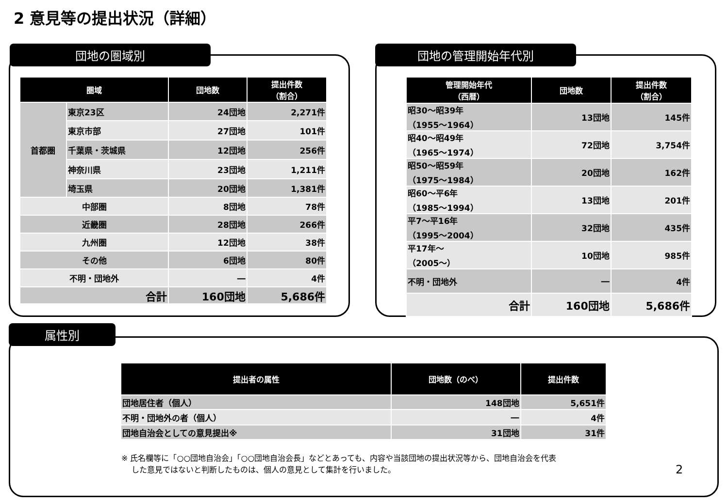2 意見等の提出状況（詳細）
団地の圏域別
| 圏域 | | 団地数 | 提出件数 （割合） |
| --- | --- | --- | --- |
| 首都圏 | 東京23区 | 24団地 | 2,271件 |
| | 東京市部 | 27団地 | 101件 |
| | 千葉県・茨城県 | 12団地 | 256件 |
| | 神奈川県 | 23団地 | 1,211件 |
| | 埼玉県 | 20団地 | 1,381件 |
| 中部圏 | | 8団地 | 78件 |
| 近畿圏 | | 28団地 | 266件 |
| 九州圏 | | 12団地 | 38件 |
| その他 | | 6団地 | 80件 |
| 不明・団地外 | | ― | 4件 |
| 合計 | | 160団地 | 5,686件 |
団地の管理開始年代別
| 管理開始年代 （西暦） | 団地数 | 提出件数 （割合） |
| --- | --- | --- |
| 昭30～昭39年 （1955～1964） | 13団地 | 145件 |
| 昭40～昭49年 （1965～1974） | 72団地 | 3,754件 |
| 昭50～昭59年 （1975～1984） | 20団地 | 162件 |
| 昭60～平6年 （1985～1994） | 13団地 | 201件 |
| 平7～平16年 （1995～2004） | 32団地 | 435件 |
| 平17年～ （2005～） | 10団地 | 985件 |
| 不明・団地外 | ― | 4件 |
| 合計 | 160団地 | 5,686件 |
属性別
| 提出者の属性 | 団地数（のべ） | 提出件数 |
| --- | --- | --- |
| 団地居住者（個人） | 148団地 | 5,651件 |
| 不明・団地外の者（個人） | ― | 4件 |
| 団地自治会としての意見提出※ | 31団地 | 31件 |
※ 氏名欄等に「○○団地自治会」「○○団地自治会長」などとあっても、内容や当該団地の提出状況等から、団地自治会を代表
　 した意見ではないと判断したものは、個人の意見として集計を行いました。
2